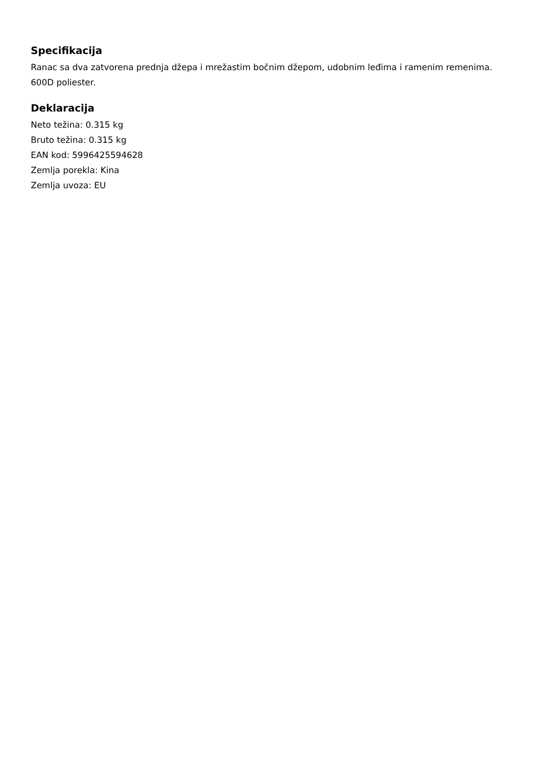Specifikacija
Ranac sa dva zatvorena prednja džepa i mrežastim bočnim džepom, udobnim leđima i ramenim remenima. 600D poliester.
Deklaracija
Neto težina: 0.315 kg
Bruto težina: 0.315 kg
EAN kod: 5996425594628
Zemlja porekla: Kina
Zemlja uvoza: EU